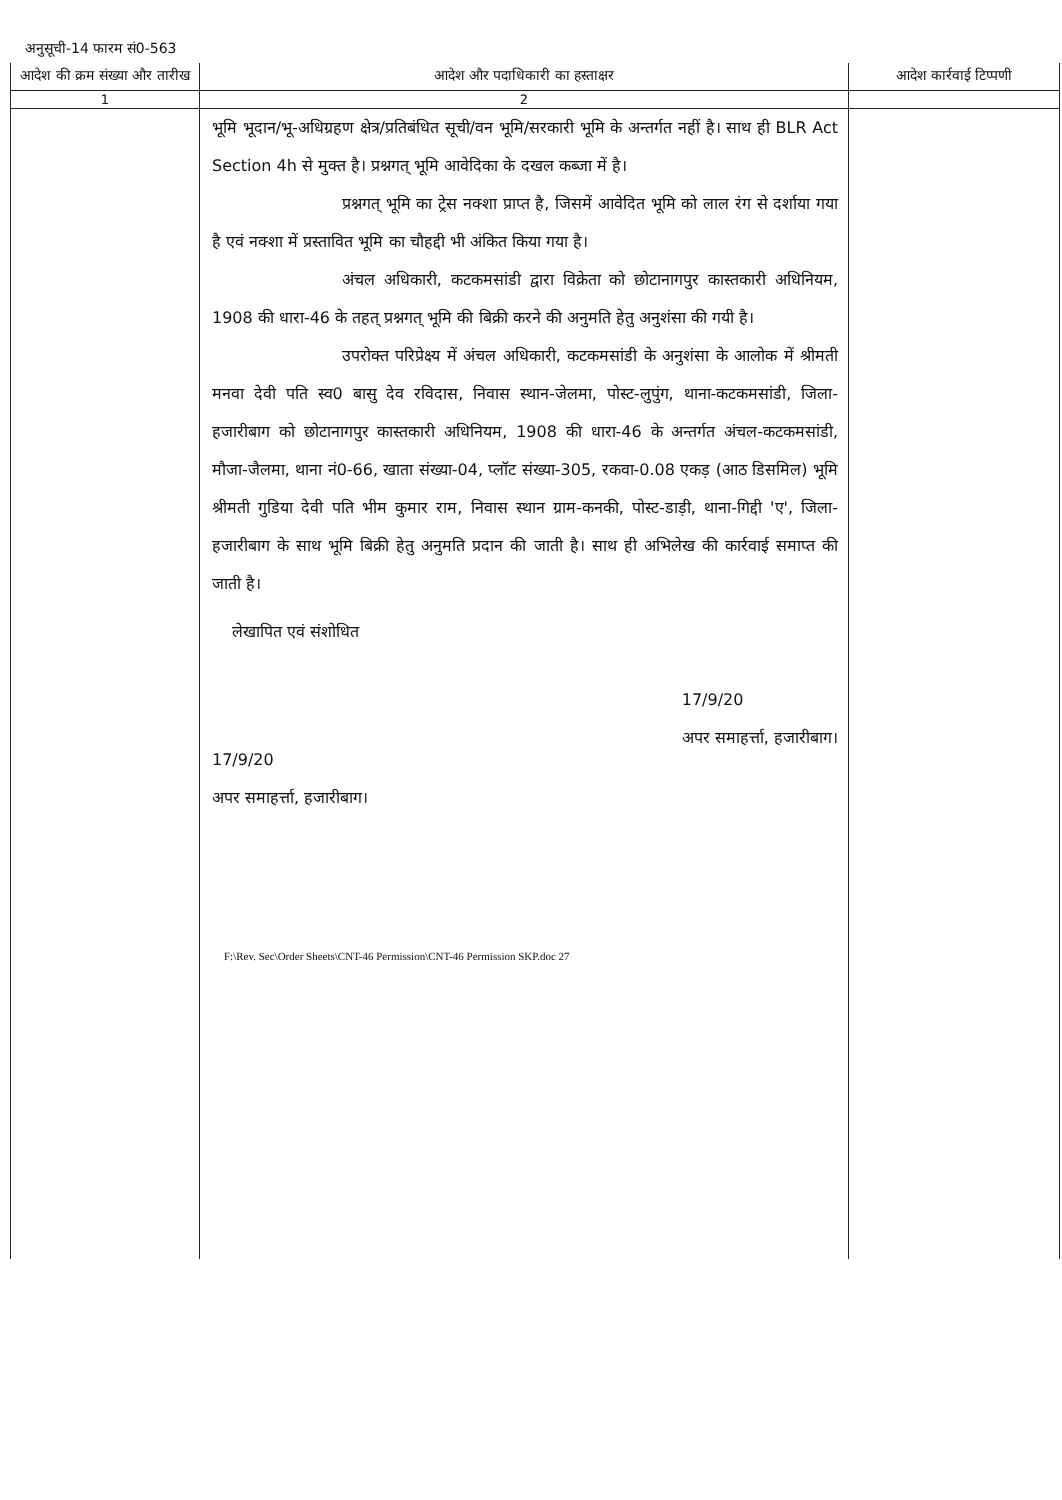अनुसूची-14 फारम सं0-563
| आदेश की क्रम संख्या और तारीख | आदेश और पदाधिकारी का हस्ताक्षर | आदेश कार्रवाई टिप्पणी |
| --- | --- | --- |
| 1 | 2 | |
| | भूमि भूदान/भू-अधिग्रहण क्षेत्र/प्रतिबंधित सूची/वन भूमि/सरकारी भूमि के अन्तर्गत नहीं है। साथ ही BLR Act Section 4h से मुक्त है। प्रश्नगत् भूमि आवेदिका के दखल कब्जा में है। प्रश्नगत् भूमि का ट्रेस नक्शा प्राप्त है, जिसमें आवेदित भूमि को लाल रंग से दर्शाया गया है एवं नक्शा में प्रस्तावित भूमि का चौहद्दी भी अंकित किया गया है। अंचल अधिकारी, कटकमसांडी द्वारा विक्रेता को छोटानागपुर कास्तकारी अधिनियम, 1908 की धारा-46 के तहत् प्रश्नगत् भूमि की बिक्री करने की अनुमति हेतु अनुशंसा की गयी है। उपरोक्त परिप्रेक्ष्य में अंचल अधिकारी, कटकमसांडी के अनुशंसा के आलोक में श्रीमती मनवा देवी पति स्व0 बासु देव रविदास, निवास स्थान-जेलमा, पोस्ट-लुपुंग, थाना-कटकमसांडी, जिला-हजारीबाग को छोटानागपुर कास्तकारी अधिनियम, 1908 की धारा-46 के अन्तर्गत अंचल-कटकमसांडी, मौजा-जैलमा, थाना नं0-66, खाता संख्या-04, प्लॉट संख्या-305, रकवा-0.08 एकड़ (आठ डिसमिल) भूमि श्रीमती गुडिया देवी पति भीम कुमार राम, निवास स्थान ग्राम-कनकी, पोस्ट-डाड़ी, थाना-गिद्दी 'ए', जिला-हजारीबाग के साथ भूमि बिक्री हेतु अनुमति प्रदान की जाती है। साथ ही अभिलेख की कार्रवाई समाप्त की जाती है। लेखापित एवं संशोधित 17/9/20 अपर समाहर्त्ता, हजारीबाग। 17/9/20 अपर समाहर्त्ता, हजारीबाग। F:\Rev. Sec\Order Sheets\CNT-46 Permission\CNT-46 Permission SKP.doc 27 | |